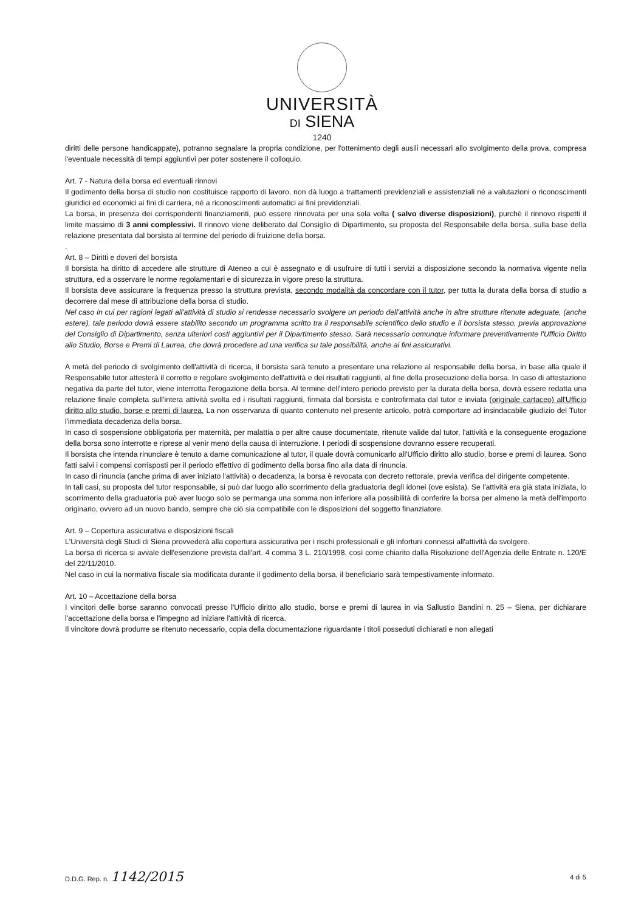UNIVERSITÀ
DI SIENA
1240
diritti delle persone handicappate), potranno segnalare la propria condizione, per l'ottenimento degli ausili necessari allo svolgimento della prova, compresa l'eventuale necessità di tempi aggiuntivi per poter sostenere il colloquio.
Art. 7 - Natura della borsa ed eventuali rinnovi
Il godimento della borsa di studio non costituisce rapporto di lavoro, non dà luogo a trattamenti previdenziali e assistenziali né a valutazioni o riconoscimenti giuridici ed economici ai fini di carriera, né a riconoscimenti automatici ai fini previdenziali.
La borsa, in presenza dei corrispondenti finanziamenti, può essere rinnovata per una sola volta ( salvo diverse disposizioni), purchè il rinnovo rispetti il limite massimo di 3 anni complessivi. Il rinnovo viene deliberato dal Consiglio di Dipartimento, su proposta del Responsabile della borsa, sulla base della relazione presentata dal borsista al termine del periodo di fruizione della borsa.
.
Art. 8 – Diritti e doveri del borsista
Il borsista ha diritto di accedere alle strutture di Ateneo a cui è assegnato e di usufruire di tutti i servizi a disposizione secondo la normativa vigente nella struttura, ed a osservare le norme regolamentari e di sicurezza in vigore preso la struttura.
Il borsista deve assicurare la frequenza presso la struttura prevista, secondo modalità da concordare con il tutor, per tutta la durata della borsa di studio a decorrere dal mese di attribuzione della borsa di studio.
Nel caso in cui per ragioni legati all'attività di studio si rendesse necessario svolgere un periodo dell'attività anche in altre strutture ritenute adeguate, (anche estere), tale periodo dovrà essere stabilito secondo un programma scritto tra il responsabile scientifico dello studio e il borsista stesso, previa approvazione del Consiglio di Dipartimento, senza ulteriori costi aggiuntivi per il Dipartimento stesso. Sarà necessario comunque informare preventivamente l'Ufficio Diritto allo Studio, Borse e Premi di Laurea, che dovrà procedere ad una verifica su tale possibilità, anche ai fini assicurativi.
A metà del periodo di svolgimento dell'attività di ricerca, il borsista sarà tenuto a presentare una relazione al responsabile della borsa, in base alla quale il Responsabile tutor attesterà il corretto e regolare svolgimento dell'attività e dei risultati raggiunti, al fine della prosecuzione della borsa. In caso di attestazione negativa da parte del tutor, viene interrotta l'erogazione della borsa. Al termine dell'intero periodo previsto per la durata della borsa, dovrà essere redatta una relazione finale completa sull'intera attività svolta ed i risultati raggiunti, firmata dal borsista e controfirmata dal tutor e inviata (originale cartaceo) all'Ufficio diritto allo studio, borse e premi di laurea. La non osservanza di quanto contenuto nel presente articolo, potrà comportare ad insindacabile giudizio del Tutor l'immediata decadenza della borsa.
In caso di sospensione obbligatoria per maternità, per malattia o per altre cause documentate, ritenute valide dal tutor, l'attività e la conseguente erogazione della borsa sono interrotte e riprese al venir meno della causa di interruzione. I periodi di sospensione dovranno essere recuperati.
Il borsista che intenda rinunciare è tenuto a darne comunicazione al tutor, il quale dovrà comunicarlo all'Ufficio diritto allo studio, borse e premi di laurea. Sono fatti salvi i compensi corrisposti per il periodo effettivo di godimento della borsa fino alla data di rinuncia.
In caso di rinuncia (anche prima di aver iniziato l'attività) o decadenza, la borsa è revocata con decreto rettorale, previa verifica del dirigente competente.
In tali casi, su proposta del tutor responsabile, si può dar luogo allo scorrimento della graduatoria degli idonei (ove esista). Se l'attività era già stata iniziata, lo scorrimento della graduatoria può aver luogo solo se permanga una somma non inferiore alla possibilità di conferire la borsa per almeno la metà dell'importo originario, ovvero ad un nuovo bando, sempre che ciò sia compatibile con le disposizioni del soggetto finanziatore.
Art. 9 – Copertura assicurativa e disposizioni fiscali
L'Università degli Studi di Siena provvederà alla copertura assicurativa per i rischi professionali e gli infortuni connessi all'attività da svolgere.
La borsa di ricerca si avvale dell'esenzione prevista dall'art. 4 comma 3 L. 210/1998, così come chiarito dalla Risoluzione dell'Agenzia delle Entrate n. 120/E del 22/11/2010.
Nel caso in cui la normativa fiscale sia modificata durante il godimento della borsa, il beneficiario sarà tempestivamente informato.
Art. 10 – Accettazione della borsa
I vincitori delle borse saranno convocati presso l'Ufficio diritto allo studio, borse e premi di laurea in via Sallustio Bandini n. 25 – Siena, per dichiarare l'accettazione della borsa e l'impegno ad iniziare l'attività di ricerca.
Il vincitore dovrà produrre se ritenuto necessario, copia della documentazione riguardante i titoli posseduti dichiarati e non allegati
D.D.G. Rep. n. 1142/2015 4 di 5